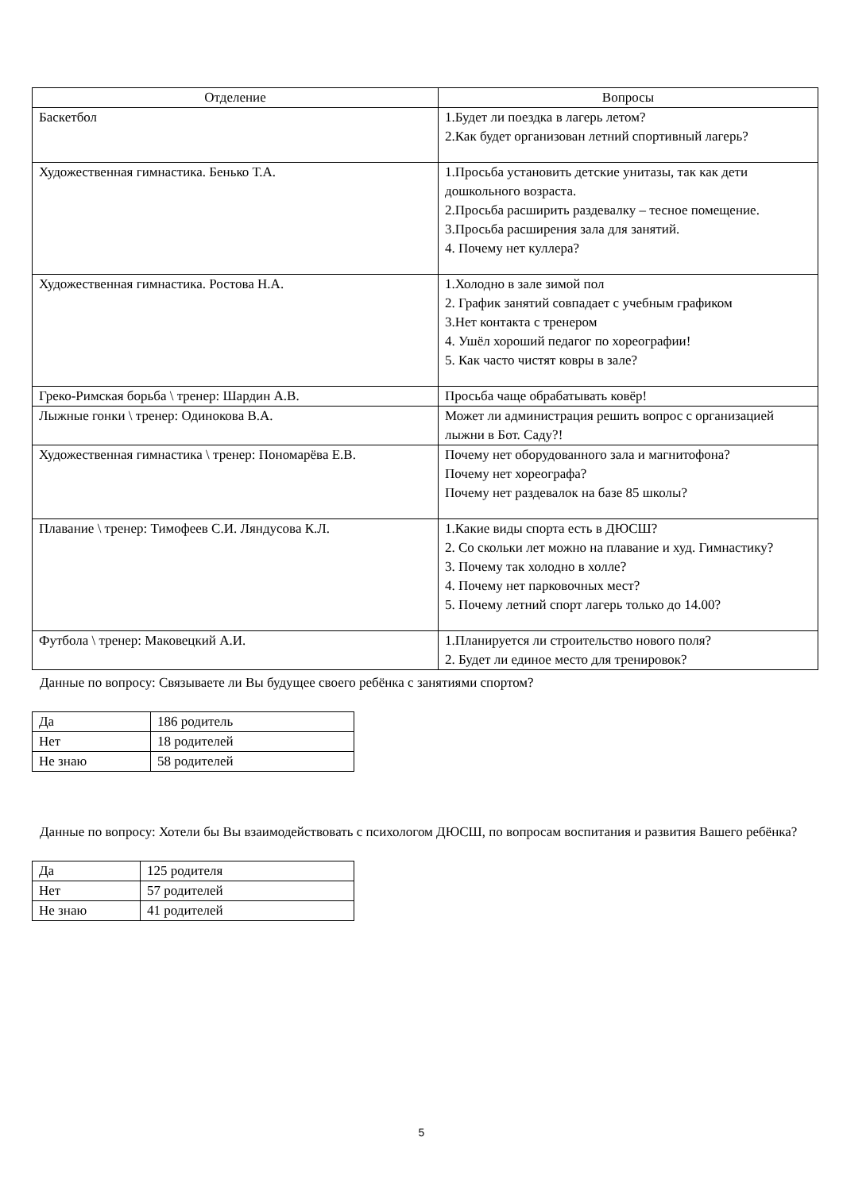| Отделение | Вопросы |
| --- | --- |
| Баскетбол | 1.Будет ли поездка в лагерь летом? 2.Как будет организован летний спортивный лагерь? |
| Художественная гимнастика. Бенько Т.А. | 1.Просьба установить детские унитазы, так как дети дошкольного возраста. 2.Просьба расширить раздевалку – тесное помещение. 3.Просьба расширения зала для занятий. 4. Почему нет куллера? |
| Художественная гимнастика. Ростова Н.А. | 1.Холодно в зале зимой пол 2. График занятий совпадает с учебным графиком 3.Нет контакта с тренером 4. Ушёл хороший педагог по хореографии! 5. Как часто чистят ковры в зале? |
| Греко-Римская борьба \ тренер: Шардин А.В. | Просьба чаще обрабатывать ковёр! |
| Лыжные гонки \ тренер: Одинокова В.А. | Может ли администрация решить вопрос с организацией лыжни в Бот. Саду?! |
| Художественная гимнастика \ тренер: Пономарёва Е.В. | Почему нет оборудованного зала и магнитофона? Почему нет хореографа? Почему нет раздевалок на базе 85 школы? |
| Плавание \ тренер: Тимофеев С.И. Ляндусова К.Л. | 1.Какие виды спорта есть в ДЮСШ? 2. Со скольки лет можно на плавание и худ. Гимнастику? 3. Почему так холодно в холле? 4. Почему нет парковочных мест? 5. Почему летний спорт лагерь только до 14.00? |
| Футбола \ тренер: Маковецкий А.И. | 1.Планируется ли строительство нового поля? 2. Будет ли единое место для тренировок? |
Данные по вопросу: Связываете ли Вы будущее своего ребёнка с занятиями спортом?
| Да | 186 родитель |
| Нет | 18 родителей |
| Не знаю | 58 родителей |
Данные по вопросу: Хотели бы Вы взаимодействовать с психологом ДЮСШ, по вопросам воспитания и развития Вашего ребёнка?
| Да | 125 родителя |
| Нет | 57 родителей |
| Не знаю | 41 родителей |
5